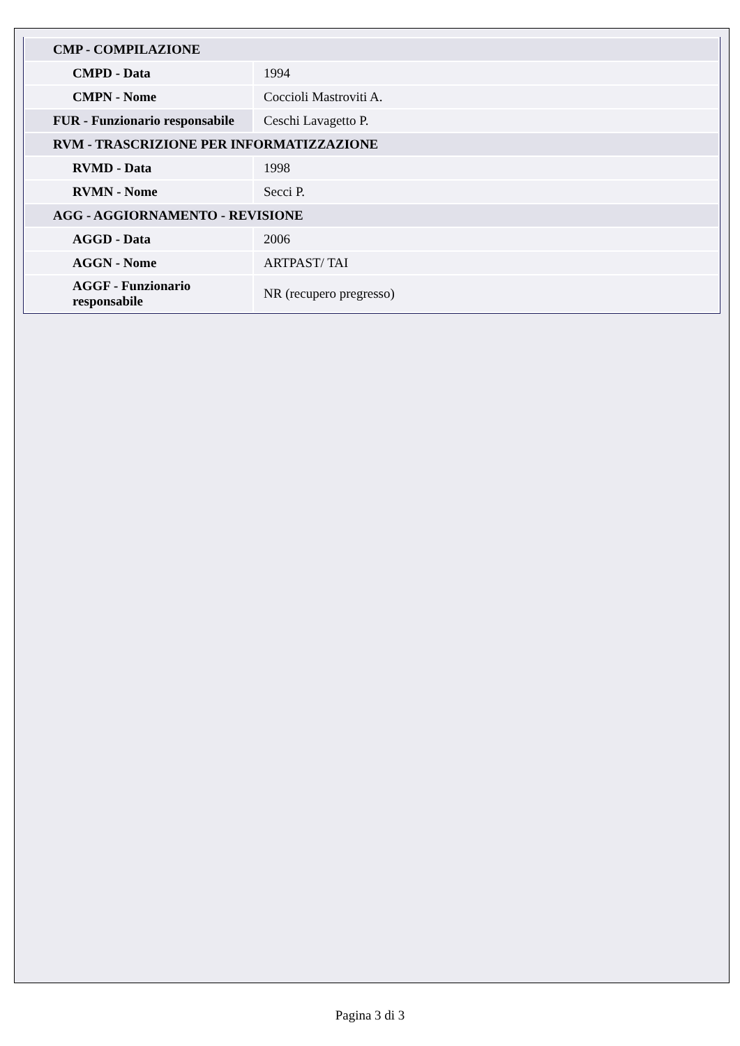| CMP - COMPILAZIONE | |
| CMPD - Data | 1994 |
| CMPN - Nome | Coccioli Mastroviti A. |
| FUR - Funzionario responsabile | Ceschi Lavagetto P. |
| RVM - TRASCRIZIONE PER INFORMATIZZAZIONE | |
| RVMD - Data | 1998 |
| RVMN - Nome | Secci P. |
| AGG - AGGIORNAMENTO - REVISIONE | |
| AGGD - Data | 2006 |
| AGGN - Nome | ARTPAST/ TAI |
| AGGF - Funzionario responsabile | NR (recupero pregresso) |
Pagina 3 di 3